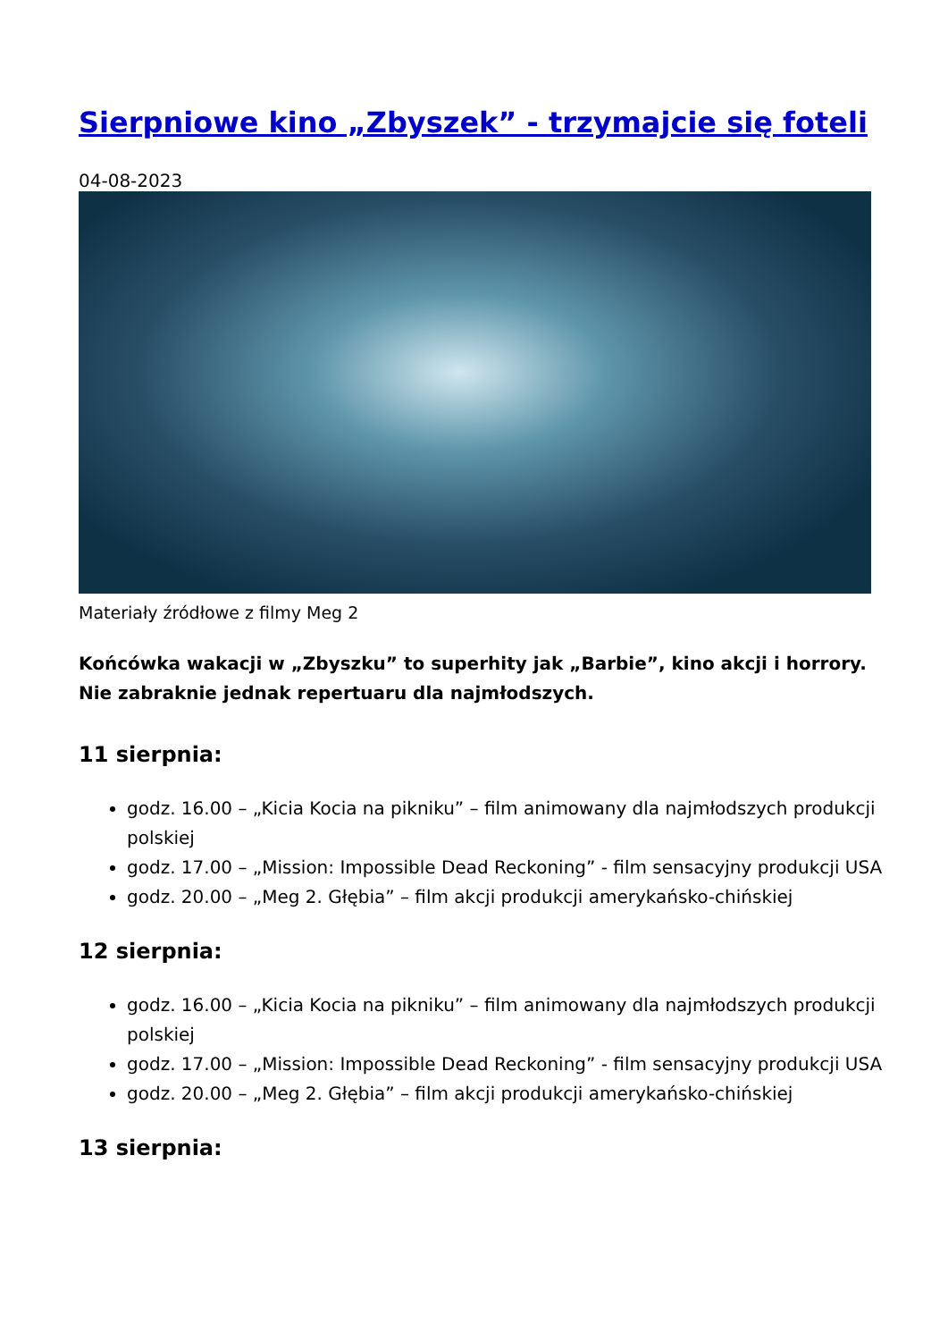Sierpniowe kino „Zbyszek” - trzymajcie się foteli
04-08-2023
Materiały źródłowe z filmy Meg 2
Końcówka wakacji w „Zbyszku” to superhity jak „Barbie”, kino akcji i horrory. Nie zabraknie jednak repertuaru dla najmłodszych.
11 sierpnia:
godz. 16.00 – „Kicia Kocia na pikniku” – film animowany dla najmłodszych produkcji polskiej
godz. 17.00 – „Mission: Impossible Dead Reckoning” - film sensacyjny produkcji USA
godz. 20.00 – „Meg 2. Głębia” – film akcji produkcji amerykańsko-chińskiej
12 sierpnia:
godz. 16.00 – „Kicia Kocia na pikniku” – film animowany dla najmłodszych produkcji polskiej
godz. 17.00 – „Mission: Impossible Dead Reckoning” - film sensacyjny produkcji USA
godz. 20.00 – „Meg 2. Głębia” – film akcji produkcji amerykańsko-chińskiej
13 sierpnia: